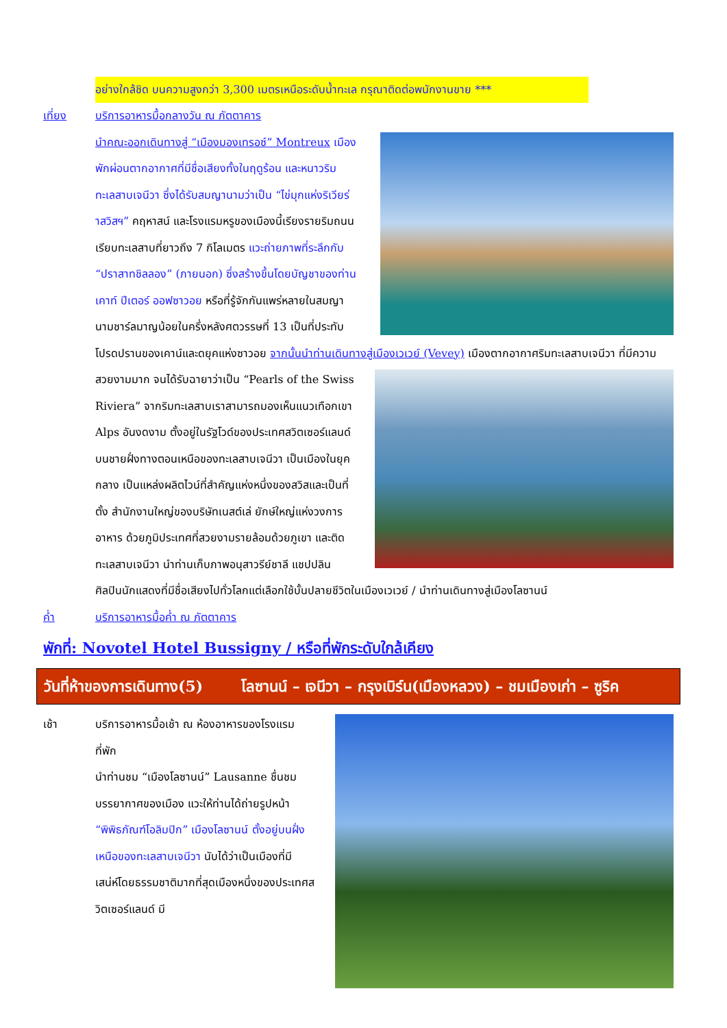อย่างใกล้ชิด บนความสูงกว่า 3,300 เมตรเหนือระดับน้ำทะเล กรุณาติดต่อพนักงานขาย ***
เที่ยง บริการอาหารมื้อกลางวัน ณ ภัตตาคาร
นำคณะออกเดินทางสู่ “เมืองมองเทรอซ์” Montreux เมืองพักผ่อนตากอากาศที่มีชื่อเสียงทั้งในฤดูร้อน และหนาวริมทะเลสาบเจนีวา ซึ่งได้รับสมญานามว่าเป็น “ไข่มุกแห่งริเวียร่าสวิสฯ” คฤหาสน์ และโรงแรมหรูของเมืองนี้เรียงรายริมถนนเรียบทะเลสาบที่ยาวถึง 7 กิโลเมตร แวะถ่ายภาพที่ระลึกกับ “ปราสาทชิลลอง” (ภายนอก) ซึ่งสร้างขึ้นโดยบัญชาของท่านเคาท์ ปีเตอร์ ออฟซาวอย หรือที่รู้จักกันแพร่หลายในสมญานามชาร์ลมาญน้อยในครึ่งหลังศตวรรษที่ 13 เป็นที่ประทับโปรดปรานของเคาน์และดยุคแห่งซาวอย จากนั้นนำท่านเดินทางสู่เมืองเวเวย์ (Vevey) เมืองตากอากาศริมทะเลสาบเจนีวา
ที่มีความสวยงามมาก จนได้รับฉายาว่าเป็น “Pearls of the Swiss Riviera” จากริมทะเลสาบเราสามารถมองเห็นแนวเทือกเขา Alps อันงดงาม ตั้งอยู่ในรัฐโวด์ของประเทศสวิตเซอร์แลนด์ บนชายฝั่งทางตอนเหนือของทะเลสาบเจนีวา เป็นเมืองในยุคกลาง เป็นแหล่งผลิตไวน์ที่สำคัญแห่งหนึ่งของสวิสและเป็นที่ตั้ง สำนักงานใหญ่ของบริษัทเนสต์เล่ ยักษ์ใหญ่แห่งวงการอาหาร ด้วยภูมิประเทศที่สวยงามรายล้อมด้วยภูเขา และติดทะเลสาบเจนีวา นำท่านเก็บภาพอนุสาวรีย์ชาลี แชปปลิน ศิลปินนักแสดงที่มีชื่อเสียงไปทั่วโลกแต่เลือกใช้บั้นปลายชีวิตในเมืองเวเวย์ / นำท่านเดินทางสู่เมืองโลซานน์
ค่ำ บริการอาหารมื้อค่ำ ณ ภัตตาคาร
พักที่: Novotel Hotel Bussigny / หรือที่พักระดับใกล้เคียง
วันที่ห้าของการเดินทาง(5) โลซานน์ – เจนีวา – กรุงเบิร์น(เมืองหลวง) – ชมเมืองเก่า – ซูริค
เช้า บริการอาหารมื้อเช้า ณ ห้องอาหารของโรงแรมที่พัก
นำท่านชม “เมืองโลซานน์” Lausanne ชื่นชมบรรยากาศของเมือง แวะให้ท่านได้ถ่ายรูปหน้า “พิพิธภัณฑ์โอลิมปิก” เมืองโลซานน์ ตั้งอยู่บนฝั่งเหนือของทะเลสาบเจนีวา นับได้ว่าเป็นเมืองที่มีเสน่ห์โดยธรรมชาติมากที่สุดเมืองหนึ่งของประเทศสวิตเซอร์แลนด์ มี